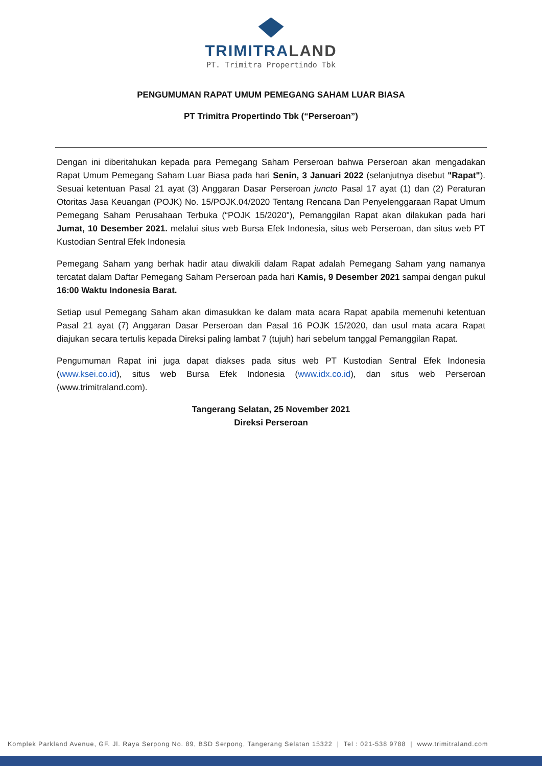TRIMITRALAND
PT. Trimitra Propertindo Tbk
PENGUMUMAN RAPAT UMUM PEMEGANG SAHAM LUAR BIASA
PT Trimitra Propertindo Tbk (“Perseroan”)
Dengan ini diberitahukan kepada para Pemegang Saham Perseroan bahwa Perseroan akan mengadakan Rapat Umum Pemegang Saham Luar Biasa pada hari Senin, 3 Januari 2022 (selanjutnya disebut "Rapat"). Sesuai ketentuan Pasal 21 ayat (3) Anggaran Dasar Perseroan juncto Pasal 17 ayat (1) dan (2) Peraturan Otoritas Jasa Keuangan (POJK) No. 15/POJK.04/2020 Tentang Rencana Dan Penyelenggaraan Rapat Umum Pemegang Saham Perusahaan Terbuka (“POJK 15/2020"), Pemanggilan Rapat akan dilakukan pada hari Jumat, 10 Desember 2021. melalui situs web Bursa Efek Indonesia, situs web Perseroan, dan situs web PT Kustodian Sentral Efek Indonesia
Pemegang Saham yang berhak hadir atau diwakili dalam Rapat adalah Pemegang Saham yang namanya tercatat dalam Daftar Pemegang Saham Perseroan pada hari Kamis, 9 Desember 2021 sampai dengan pukul 16:00 Waktu Indonesia Barat.
Setiap usul Pemegang Saham akan dimasukkan ke dalam mata acara Rapat apabila memenuhi ketentuan Pasal 21 ayat (7) Anggaran Dasar Perseroan dan Pasal 16 POJK 15/2020, dan usul mata acara Rapat diajukan secara tertulis kepada Direksi paling lambat 7 (tujuh) hari sebelum tanggal Pemanggilan Rapat.
Pengumuman Rapat ini juga dapat diakses pada situs web PT Kustodian Sentral Efek Indonesia (www.ksei.co.id), situs web Bursa Efek Indonesia (www.idx.co.id), dan situs web Perseroan (www.trimitraland.com).
Tangerang Selatan, 25 November 2021
Direksi Perseroan
Komplek Parkland Avenue, GF. Jl. Raya Serpong No. 89, BSD Serpong, Tangerang Selatan 15322 | Tel : 021-538 9788 | www.trimitraland.com